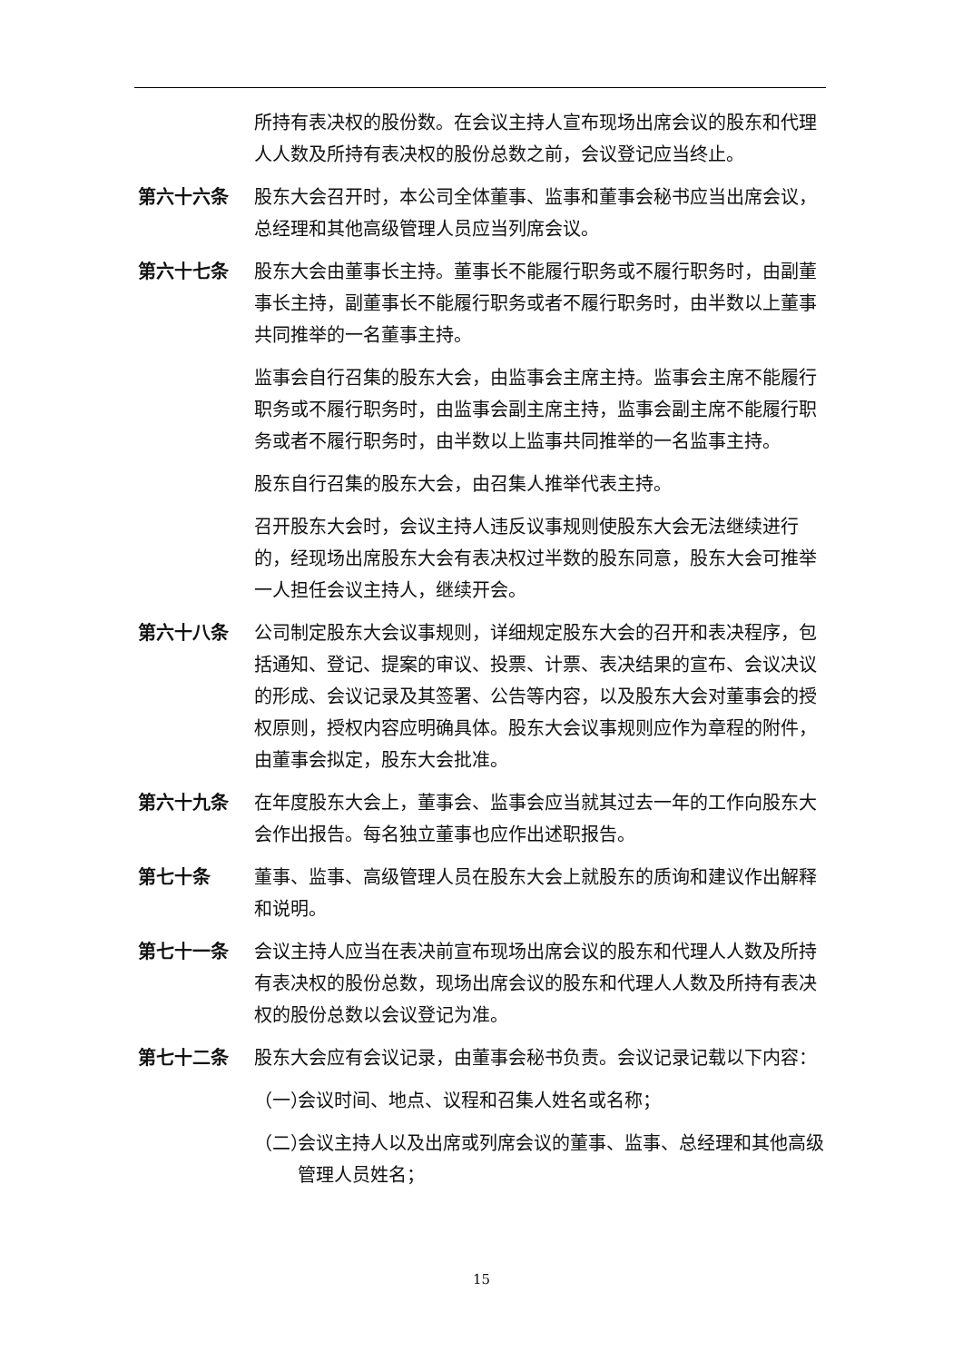所持有表决权的股份数。在会议主持人宣布现场出席会议的股东和代理人人数及所持有表决权的股份总数之前，会议登记应当终止。
第六十六条 股东大会召开时，本公司全体董事、监事和董事会秘书应当出席会议，总经理和其他高级管理人员应当列席会议。
第六十七条 股东大会由董事长主持。董事长不能履行职务或不履行职务时，由副董事长主持，副董事长不能履行职务或者不履行职务时，由半数以上董事共同推举的一名董事主持。
监事会自行召集的股东大会，由监事会主席主持。监事会主席不能履行职务或不履行职务时，由监事会副主席主持，监事会副主席不能履行职务或者不履行职务时，由半数以上监事共同推举的一名监事主持。
股东自行召集的股东大会，由召集人推举代表主持。
召开股东大会时，会议主持人违反议事规则使股东大会无法继续进行的，经现场出席股东大会有表决权过半数的股东同意，股东大会可推举一人担任会议主持人，继续开会。
第六十八条 公司制定股东大会议事规则，详细规定股东大会的召开和表决程序，包括通知、登记、提案的审议、投票、计票、表决结果的宣布、会议决议的形成、会议记录及其签署、公告等内容，以及股东大会对董事会的授权原则，授权内容应明确具体。股东大会议事规则应作为章程的附件，由董事会拟定，股东大会批准。
第六十九条 在年度股东大会上，董事会、监事会应当就其过去一年的工作向股东大会作出报告。每名独立董事也应作出述职报告。
第七十条 董事、监事、高级管理人员在股东大会上就股东的质询和建议作出解释和说明。
第七十一条 会议主持人应当在表决前宣布现场出席会议的股东和代理人人数及所持有表决权的股份总数，现场出席会议的股东和代理人人数及所持有表决权的股份总数以会议登记为准。
第七十二条 股东大会应有会议记录，由董事会秘书负责。会议记录记载以下内容：
（一） 会议时间、地点、议程和召集人姓名或名称；
（二） 会议主持人以及出席或列席会议的董事、监事、总经理和其他高级管理人员姓名；
15